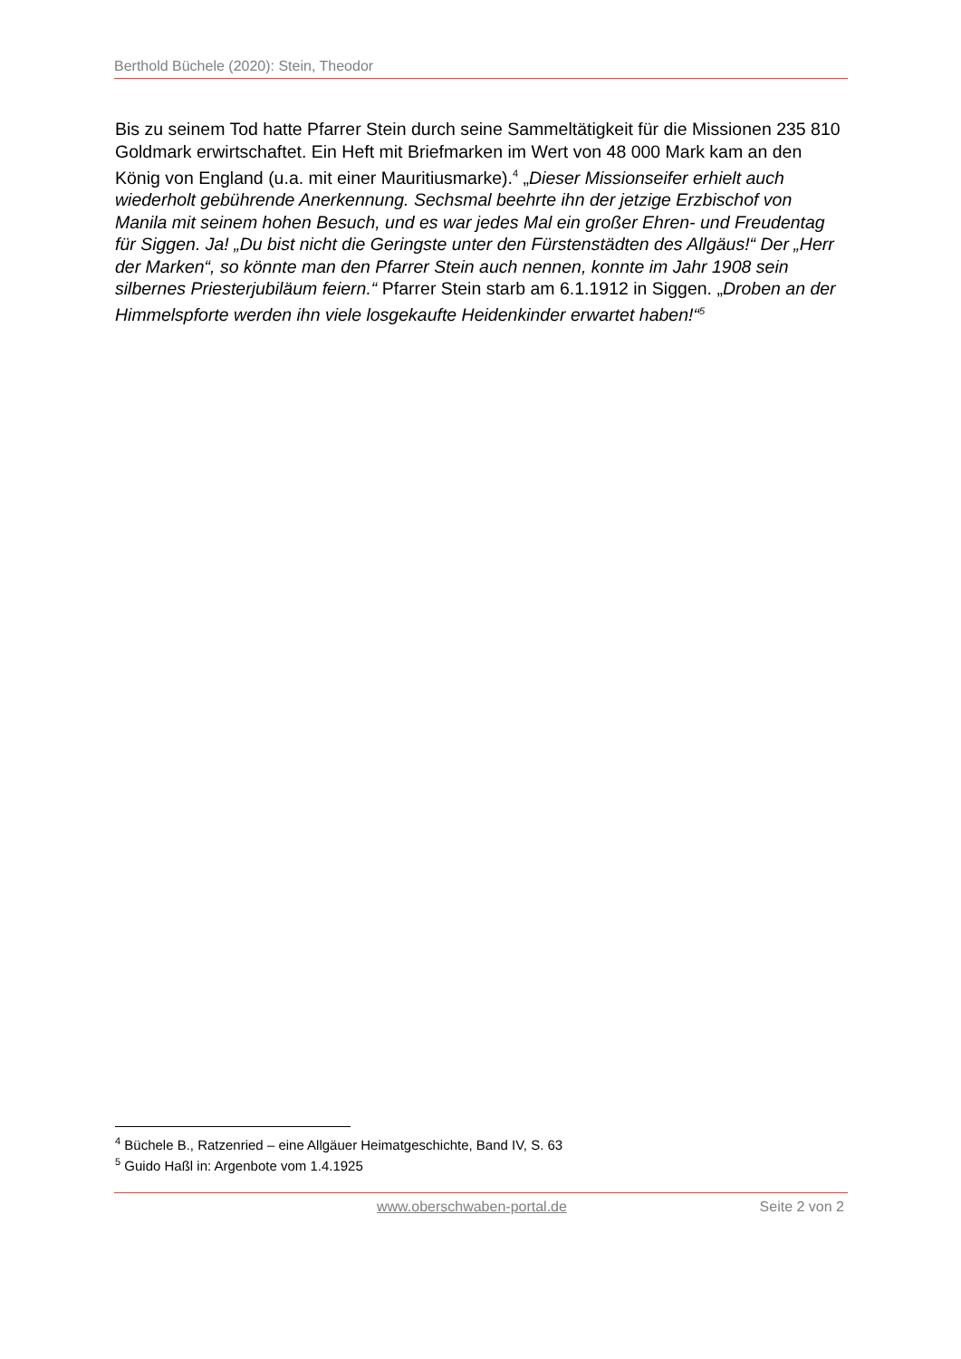Berthold Büchele (2020): Stein, Theodor
Bis zu seinem Tod hatte Pfarrer Stein durch seine Sammeltätigkeit für die Missionen 235 810 Goldmark erwirtschaftet. Ein Heft mit Briefmarken im Wert von 48 000 Mark kam an den König von England (u.a. mit einer Mauritiusmarke).<sup>4</sup> „Dieser Missionseifer erhielt auch wiederholt gebührende Anerkennung. Sechsmal beehrte ihn der jetzige Erzbischof von Manila mit seinem hohen Besuch, und es war jedes Mal ein großer Ehren- und Freudentag für Siggen. Ja! „Du bist nicht die Geringste unter den Fürstenstädten des Allgäus!“ Der „Herr der Marken“, so könnte man den Pfarrer Stein auch nennen, konnte im Jahr 1908 sein silbernes Priesterjubiläum feiern.“ Pfarrer Stein starb am 6.1.1912 in Siggen. „Droben an der Himmelspforte werden ihn viele losgekaufte Heidenkinder erwartet haben!“<sup>5</sup>
<sup>4</sup> Büchele B., Ratzenried – eine Allgäuer Heimatgeschichte, Band IV, S. 63
<sup>5</sup> Guido Haßl in: Argenbote vom 1.4.1925
www.oberschwaben-portal.de Seite 2 von 2